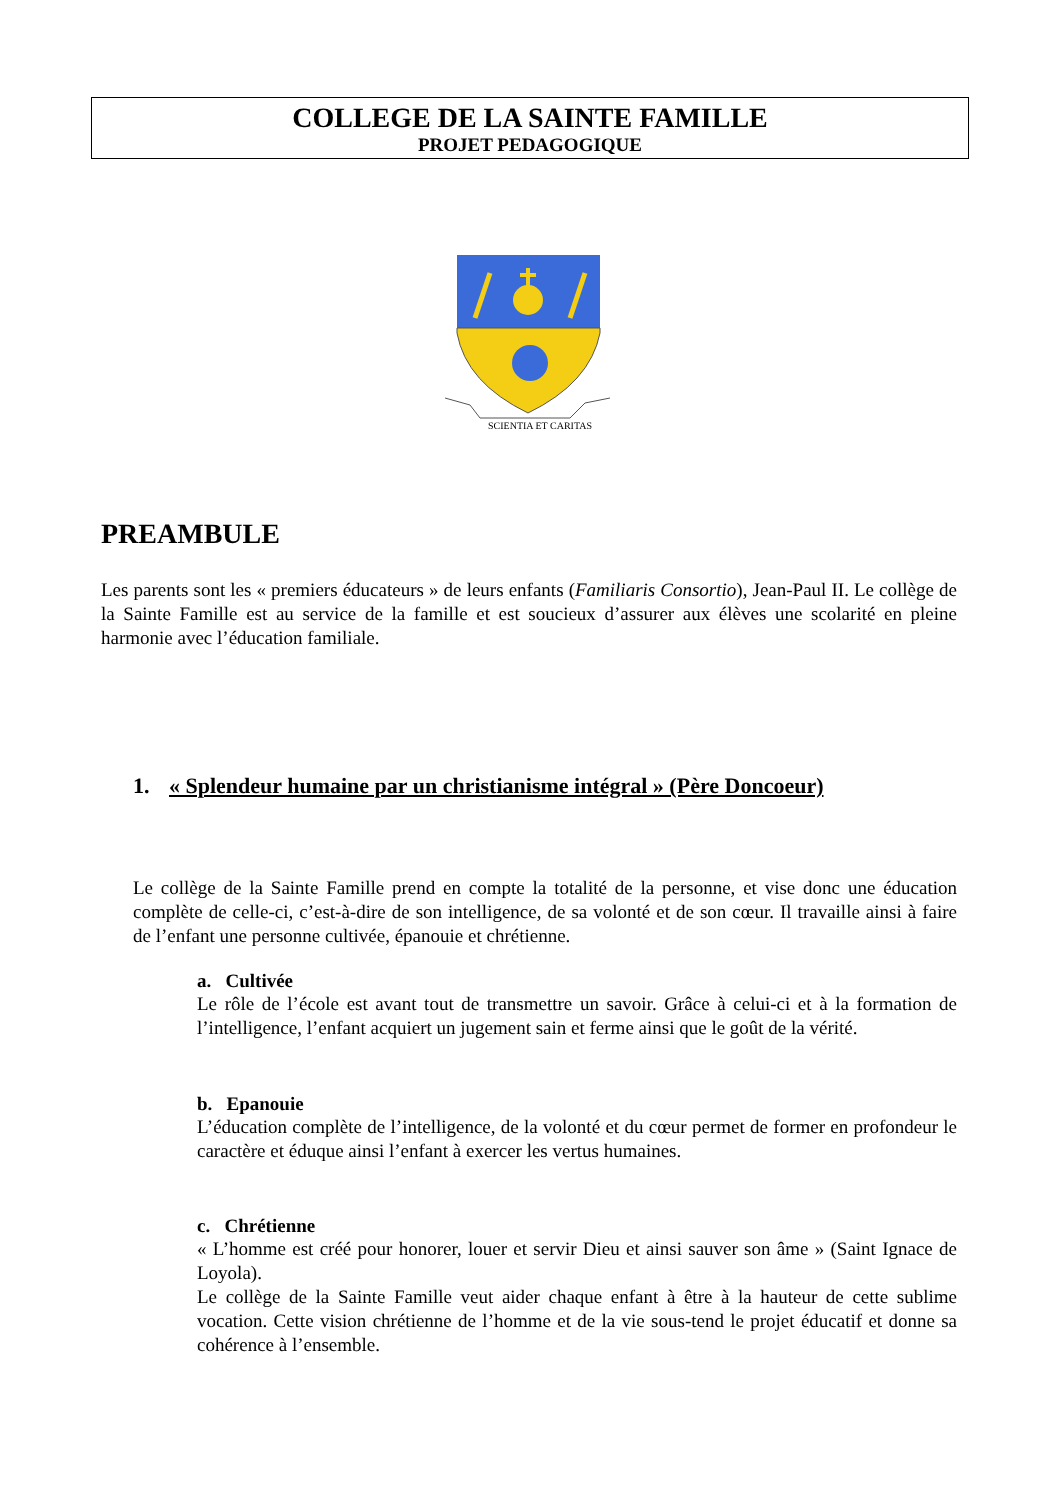COLLEGE DE LA SAINTE FAMILLE
PROJET PEDAGOGIQUE
SCIENTIA ET CARITAS
PREAMBULE
Les parents sont les « premiers éducateurs » de leurs enfants (Familiaris Consortio), Jean-Paul II. Le collège de la Sainte Famille est au service de la famille et est soucieux d’assurer aux élèves une scolarité en pleine harmonie avec l’éducation familiale.
1. « Splendeur humaine par un christianisme intégral » (Père Doncoeur)
Le collège de la Sainte Famille prend en compte la totalité de la personne, et vise donc une éducation complète de celle-ci, c’est-à-dire de son intelligence, de sa volonté et de son cœur. Il travaille ainsi à faire de l’enfant une personne cultivée, épanouie et chrétienne.
a. Cultivée
Le rôle de l’école est avant tout de transmettre un savoir. Grâce à celui-ci et à la formation de l’intelligence, l’enfant acquiert un jugement sain et ferme ainsi que le goût de la vérité.
b. Epanouie
L’éducation complète de l’intelligence, de la volonté et du cœur permet de former en profondeur le caractère et éduque ainsi l’enfant à exercer les vertus humaines.
c. Chrétienne
« L’homme est créé pour honorer, louer et servir Dieu et ainsi sauver son âme » (Saint Ignace de Loyola).
Le collège de la Sainte Famille veut aider chaque enfant à être à la hauteur de cette sublime vocation. Cette vision chrétienne de l’homme et de la vie sous-tend le projet éducatif et donne sa cohérence à l’ensemble.